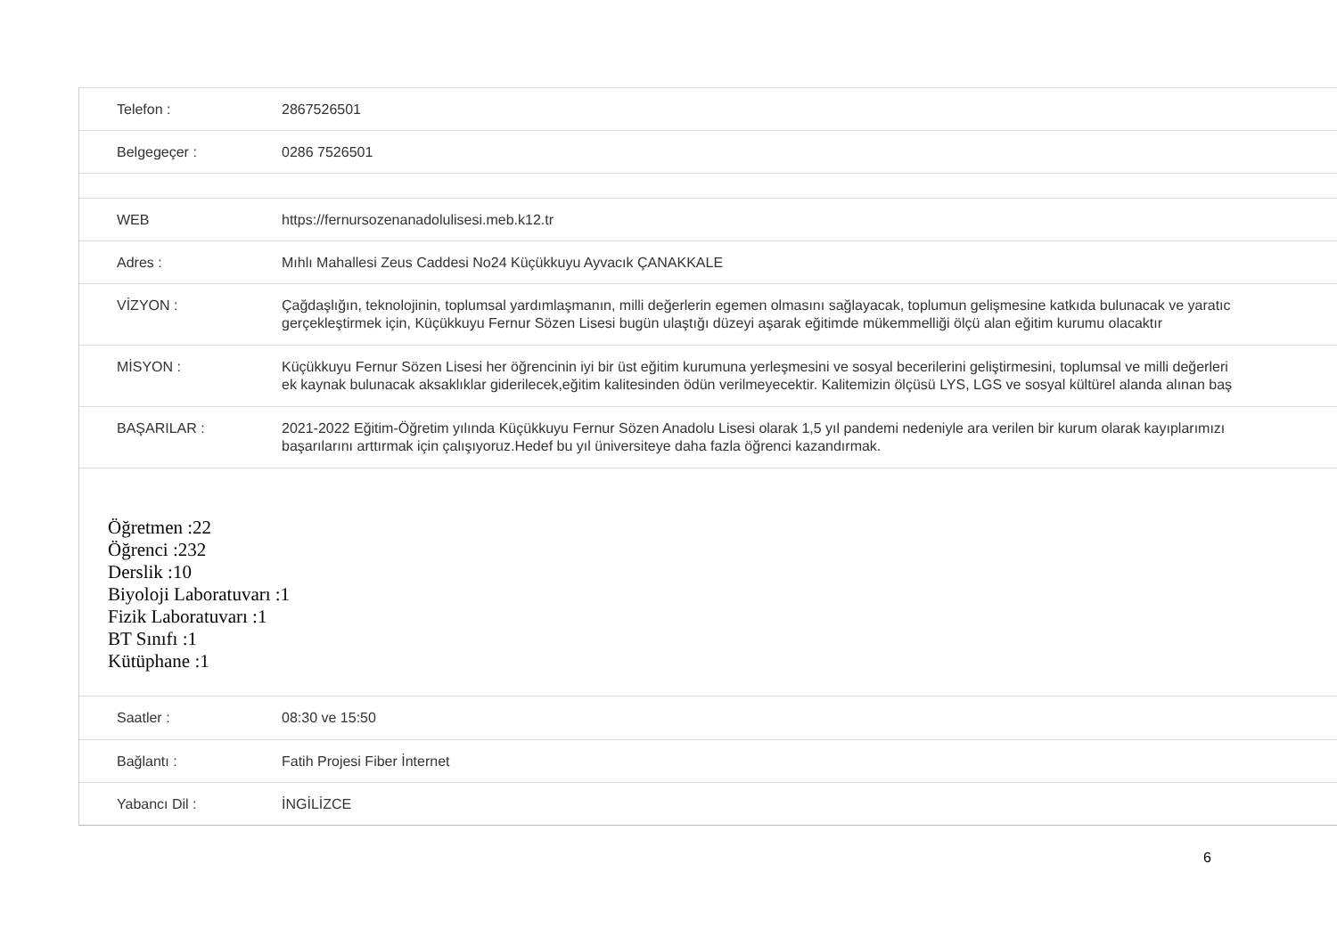| Telefon : | 2867526501 |
| Belgegeçer : | 0286 7526501 |
| WEB | https://fernursozenanadolulisesi.meb.k12.tr |
| Adres : | Mıhlı Mahallesi Zeus Caddesi No24 Küçükkuyu Ayvacık ÇANAKKALE |
| VİZYON : | Çağdaşlığın, teknolojinin, toplumsal yardımlaşmanın, milli değerlerin egemen olmasını sağlayacak, toplumun gelişmesine katkıda bulunacak ve yaratıc gerçekleştirmek için, Küçükkuyu Fernur Sözen Lisesi bugün ulaştığı düzeyi aşarak eğitimde mükemmelliği ölçü alan eğitim kurumu olacaktır |
| MİSYON : | Küçükkuyu Fernur Sözen Lisesi her öğrencinin iyi bir üst eğitim kurumuna yerleşmesini ve sosyal becerilerini geliştirmesini, toplumsal ve milli değerleri ek kaynak bulunacak aksaklıklar giderilecek,eğitim kalitesinden ödün verilmeyecektir. Kalitemizin ölçüsü LYS, LGS ve sosyal kültürel alanda alınan baş |
| BAŞARILAR : | 2021-2022 Eğitim-Öğretim yılında Küçükkuyu Fernur Sözen Anadolu Lisesi olarak 1,5 yıl pandemi nedeniyle ara verilen bir kurum olarak kayıplarımızı başarılarını arttırmak için çalışıyoruz.Hedef bu yıl üniversiteye daha fazla öğrenci kazandırmak. |
Öğretmen :22
Öğrenci :232
Derslik :10
Biyoloji Laboratuvarı :1
Fizik Laboratuvarı :1
BT Sınıfı :1
Kütüphane :1
| Saatler : | 08:30 ve 15:50 |
| Bağlantı : | Fatih Projesi Fiber İnternet |
| Yabancı Dil : | İNGİLİZCE |
6